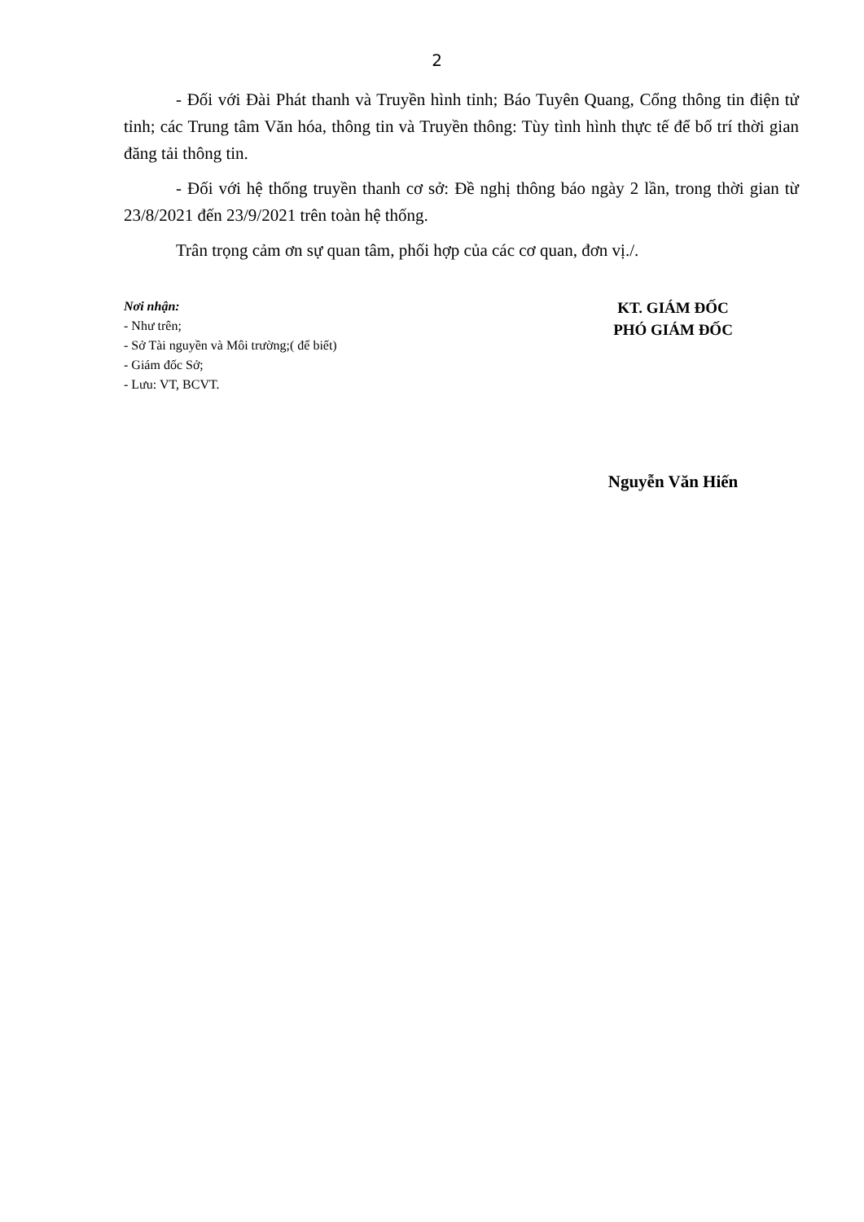2
- Đối với Đài Phát thanh và Truyền hình tỉnh; Báo Tuyên Quang, Cổng thông tin điện tử tỉnh; các Trung tâm Văn hóa, thông tin và Truyền thông: Tùy tình hình thực tế để bố trí thời gian đăng tải thông tin.
- Đối với hệ thống truyền thanh cơ sở: Đề nghị thông báo ngày 2 lần, trong thời gian từ 23/8/2021 đến 23/9/2021 trên toàn hệ thống.
Trân trọng cảm ơn sự quan tâm, phối hợp của các cơ quan, đơn vị./.
Nơi nhận:
- Như trên;
- Sở Tài nguyền và Môi trường;( để biết)
- Giám đốc Sở;
- Lưu: VT, BCVT.
KT. GIÁM ĐỐC
PHÓ GIÁM ĐỐC
Nguyễn Văn Hiến